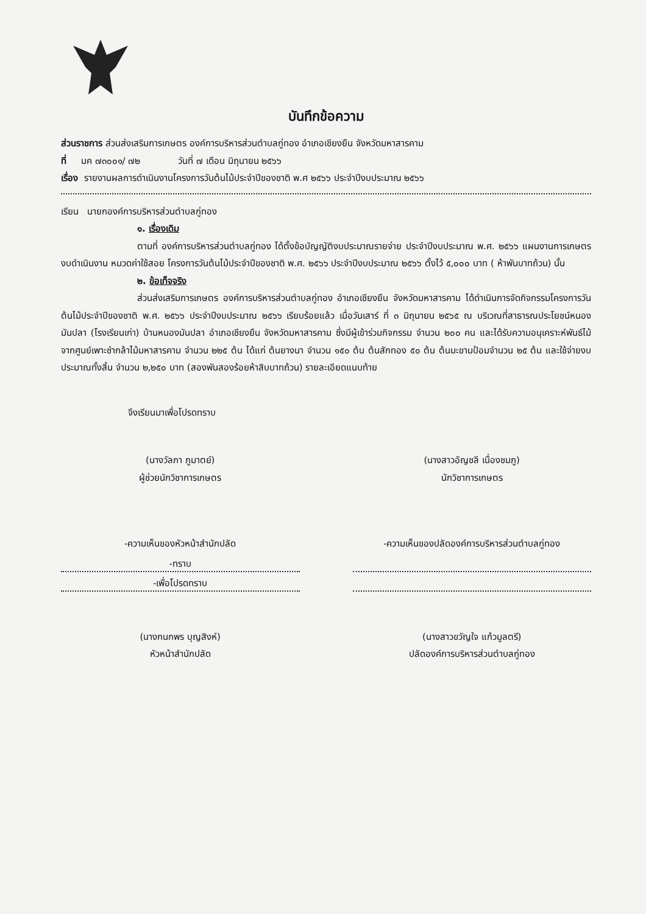บันทึกข้อความ
ส่วนราชการ ส่วนส่งเสริมการเกษตร องค์การบริหารส่วนตำบลกู่ทอง อำเภอเชียงยืน จังหวัดมหาสารคาม
ที่ มค ๗๓๐๐๑/ ๗๒ วันที่ ๗ เดือน มิถุนายน ๒๕๖๖
เรื่อง รายงานผลการดำเนินงานโครงการวันต้นไม้ประจำปีของชาติ พ.ศ ๒๕๖๖ ประจำปีงบประมาณ ๒๕๖๖
เรียน นายกองค์การบริหารส่วนตำบลกู่ทอง
๑. เรื่องเดิม
ตามที่ องค์การบริหารส่วนตำบลกู่ทอง ได้ตั้งข้อบัญญัติงบประมาณรายจ่าย ประจำปีงบประมาณ พ.ศ. ๒๕๖๖ แผนงานการเกษตร งบดำเนินงาน หมวดค่าใช้สอย โครงการวันต้นไม้ประจำปีของชาติ พ.ศ. ๒๕๖๖ ประจำปีงบประมาณ ๒๕๖๖ ตั้งไว้ ๕,๐๐๐ บาท ( ห้าพันบาทถ้วน) นั้น
๒. ข้อเท็จจริง
ส่วนส่งเสริมการเกษตร องค์การบริหารส่วนตำบลกู่ทอง อำเภอเชียงยืน จังหวัดมหาสารคาม ได้ดำเนินการจัดกิจกรรมโครงการวันต้นไม้ประจำปีของชาติ พ.ศ. ๒๕๖๖ ประจำปีงบประมาณ ๒๕๖๖ เรียบร้อยแล้ว เมื่อวันเสาร์ ที่ ๓ มิถุนายน ๒๕๖๕ ณ บริเวณที่สาธารณประโยชน์หนองมันปลา (โรงเรียนเก่า) บ้านหนองมันปลา อำเภอเชียงยืน จังหวัดมหาสารคาม ซึ่งมีผู้เข้าร่วมกิจกรรม จำนวน ๒๐๐ คน และได้รับความอนุเคราะห์พันธ์ไม้จากศูนย์เพาะชำกล้าไม้มหาสารคาม จำนวน ๒๒๕ ต้น ได้แก่ ต้นยางนา จำนวน ๑๕๐ ต้น ต้นสักทอง ๕๐ ต้น ต้นมะขามป้อมจำนวน ๒๕ ต้น และใช้จ่ายงบประมาณทั้งสิ้น จำนวน ๒,๒๕๐ บาท (สองพันสองร้อยห้าสิบบาทถ้วน) รายละเอียดแนบท้าย
จึงเรียนมาเพื่อโปรดทราบ
(นางวัลภา ภูมาตย์)
ผู้ช่วยนักวิชาการเกษตร
(นางสาวอัญชลี เนื่องชมภู)
นักวิชาการเกษตร
-ความเห็นของหัวหน้าสำนักปลัด
-ทราบ
-เพื่อโปรดทราบ
(นางกนกพร บุญสิงห์)
หัวหน้าสำนักปลัด
-ความเห็นของปลัดองค์การบริหารส่วนตำบลกู่ทอง
(นางสาวขวัญใจ แก้วมูลตรี)
ปลัดองค์การบริหารส่วนตำบลกู่ทอง